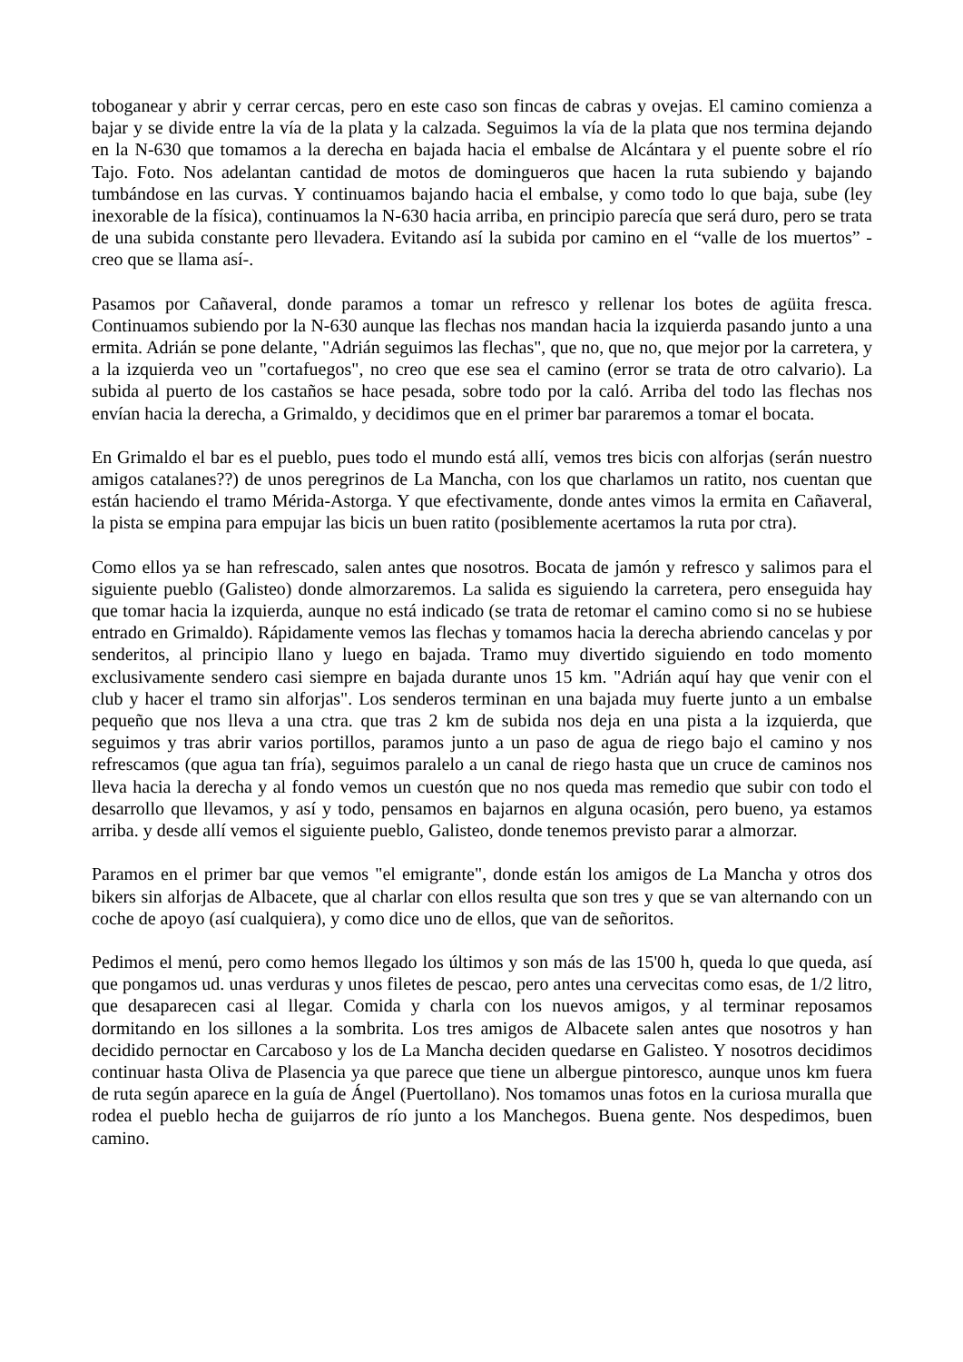toboganear y abrir y cerrar cercas, pero en este caso son fincas de cabras y ovejas. El camino comienza a bajar y se divide entre la vía de la plata y la calzada. Seguimos la vía de la plata que nos termina dejando en la N-630 que tomamos a la derecha en bajada hacia el embalse de Alcántara y el puente sobre el río Tajo. Foto. Nos adelantan cantidad de motos de domingueros que hacen la ruta subiendo y bajando tumbándose en las curvas. Y continuamos bajando hacia el embalse, y como todo lo que baja, sube (ley inexorable de la física), continuamos la N-630 hacia arriba, en principio parecía que será duro, pero se trata de una subida constante pero llevadera. Evitando así la subida por camino en el “valle de los muertos” -creo que se llama así-.
Pasamos por Cañaveral, donde paramos a tomar un refresco y rellenar los botes de agüita fresca. Continuamos subiendo por la N-630 aunque las flechas nos mandan hacia la izquierda pasando junto a una ermita. Adrián se pone delante, "Adrián seguimos las flechas", que no, que no, que mejor por la carretera, y a la izquierda veo un "cortafuegos", no creo que ese sea el camino (error se trata de otro calvario). La subida al puerto de los castaños se hace pesada, sobre todo por la caló. Arriba del todo las flechas nos envían hacia la derecha, a Grimaldo, y decidimos que en el primer bar pararemos a tomar el bocata.
En Grimaldo el bar es el pueblo, pues todo el mundo está allí, vemos tres bicis con alforjas (serán nuestro amigos catalanes??) de unos peregrinos de La Mancha, con los que charlamos un ratito, nos cuentan que están haciendo el tramo Mérida-Astorga. Y que efectivamente, donde antes vimos la ermita en Cañaveral, la pista se empina para empujar las bicis un buen ratito (posiblemente acertamos la ruta por ctra).
Como ellos ya se han refrescado, salen antes que nosotros. Bocata de jamón y refresco y salimos para el siguiente pueblo (Galisteo) donde almorzaremos. La salida es siguiendo la carretera, pero enseguida hay que tomar hacia la izquierda, aunque no está indicado (se trata de retomar el camino como si no se hubiese entrado en Grimaldo). Rápidamente vemos las flechas y tomamos hacia la derecha abriendo cancelas y por senderitos, al principio llano y luego en bajada. Tramo muy divertido siguiendo en todo momento exclusivamente sendero casi siempre en bajada durante unos 15 km. "Adrián aquí hay que venir con el club y hacer el tramo sin alforjas". Los senderos terminan en una bajada muy fuerte junto a un embalse pequeño que nos lleva a una ctra. que tras 2 km de subida nos deja en una pista a la izquierda, que seguimos y tras abrir varios portillos, paramos junto a un paso de agua de riego bajo el camino y nos refrescamos (que agua tan fría), seguimos paralelo a un canal de riego hasta que un cruce de caminos nos lleva hacia la derecha y al fondo vemos un cuestón que no nos queda mas remedio que subir con todo el desarrollo que llevamos, y así y todo, pensamos en bajarnos en alguna ocasión, pero bueno, ya estamos arriba. y desde allí vemos el siguiente pueblo, Galisteo, donde tenemos previsto parar a almorzar.
Paramos en el primer bar que vemos "el emigrante", donde están los amigos de La Mancha y otros dos bikers sin alforjas de Albacete, que al charlar con ellos resulta que son tres y que se van alternando con un coche de apoyo (así cualquiera), y como dice uno de ellos, que van de señoritos.
Pedimos el menú, pero como hemos llegado los últimos y son más de las 15'00 h, queda lo que queda, así que pongamos ud. unas verduras y unos filetes de pescao, pero antes una cervecitas como esas, de 1/2 litro, que desaparecen casi al llegar. Comida y charla con los nuevos amigos, y al terminar reposamos dormitando en los sillones a la sombrita. Los tres amigos de Albacete salen antes que nosotros y han decidido pernoctar en Carcaboso y los de La Mancha deciden quedarse en Galisteo. Y nosotros decidimos continuar hasta Oliva de Plasencia ya que parece que tiene un albergue pintoresco, aunque unos km fuera de ruta según aparece en la guía de Ángel (Puertollano). Nos tomamos unas fotos en la curiosa muralla que rodea el pueblo hecha de guijarros de río junto a los Manchegos. Buena gente. Nos despedimos, buen camino.